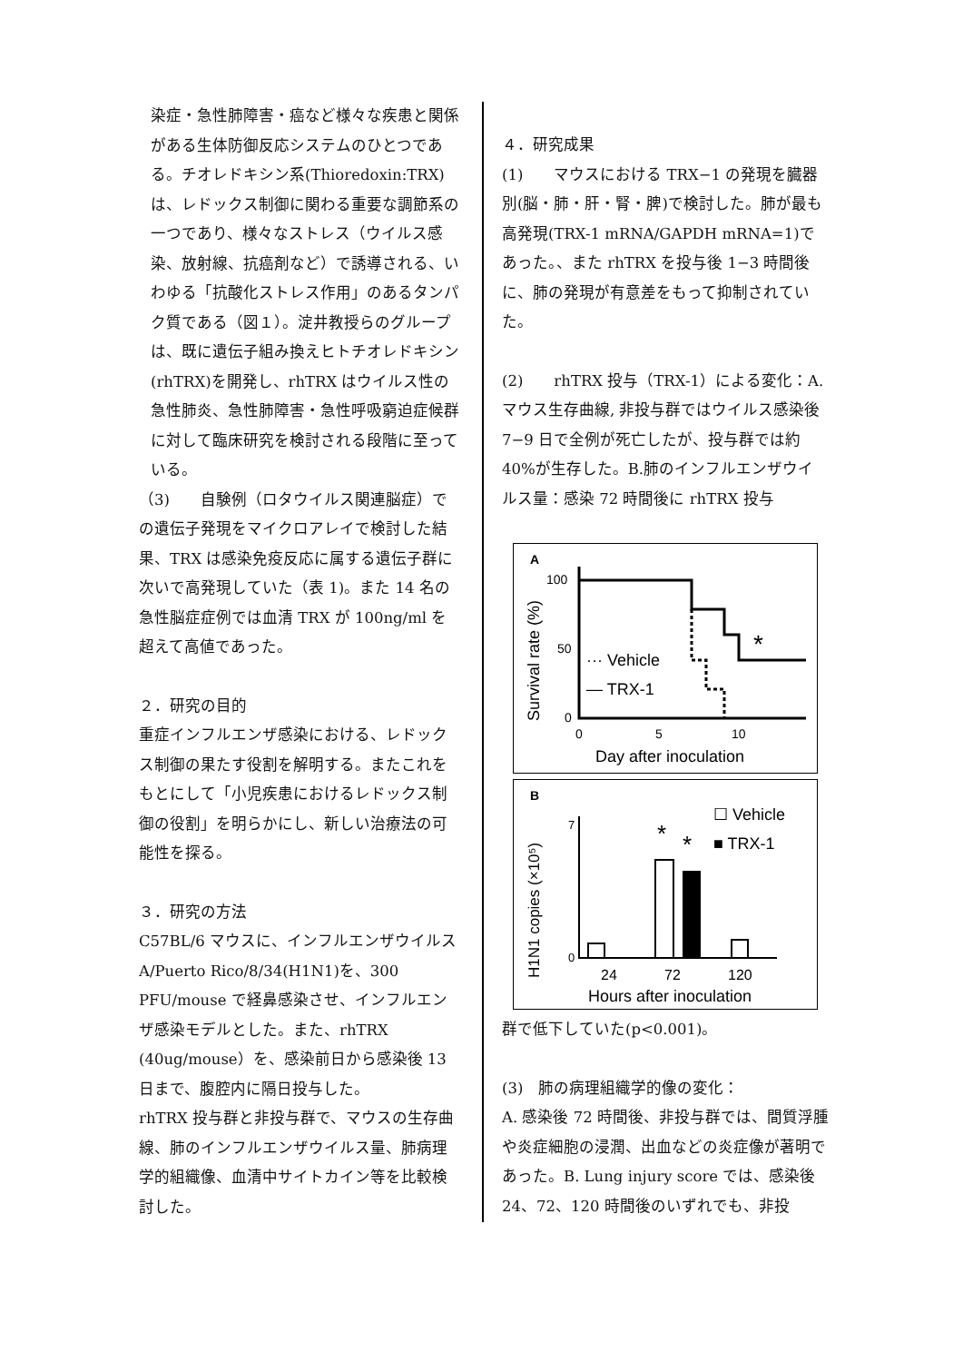染症・急性肺障害・癌など様々な疾患と関係がある生体防御反応システムのひとつである。チオレドキシン系(Thioredoxin:TRX)は、レドックス制御に関わる重要な調節系の一つであり、様々なストレス（ウイルス感染、放射線、抗癌剤など）で誘導される、いわゆる「抗酸化ストレス作用」のあるタンパク質である（図１）。淀井教授らのグループは、既に遺伝子組み換えヒトチオレドキシン(rhTRX)を開発し、rhTRX はウイルス性の急性肺炎、急性肺障害・急性呼吸窮迫症候群に対して臨床研究を検討される段階に至っている。
（3)　　自験例（ロタウイルス関連脳症）での遺伝子発現をマイクロアレイで検討した結果、TRX は感染免疫反応に属する遺伝子群に次いで高発現していた（表 1)。また 14 名の急性脳症症例では血清 TRX が 100ng/ml を超えて高値であった。
２．研究の目的
重症インフルエンザ感染における、レドックス制御の果たす役割を解明する。またこれをもとにして「小児疾患におけるレドックス制御の役割」を明らかにし、新しい治療法の可能性を探る。
３．研究の方法
C57BL/6 マウスに、インフルエンザウイルス A/Puerto Rico/8/34(H1N1)を、300 PFU/mouse で経鼻感染させ、インフルエンザ感染モデルとした。また、rhTRX (40ug/mouse）を、感染前日から感染後 13 日まで、腹腔内に隔日投与した。
rhTRX 投与群と非投与群で、マウスの生存曲線、肺のインフルエンザウイルス量、肺病理学的組織像、血清中サイトカイン等を比較検討した。
４．研究成果
(1)　　マウスにおける TRX−1 の発現を臓器別(脳・肺・肝・腎・脾)で検討した。肺が最も高発現(TRX-1 mRNA/GAPDH mRNA=1)であった。、また rhTRX を投与後 1−3 時間後に、肺の発現が有意差をもって抑制されていた。
(2)　　rhTRX 投与（TRX-1）による変化：A. マウス生存曲線, 非投与群ではウイルス感染後 7−9 日で全例が死亡したが、投与群では約 40%が生存した。B.肺のインフルエンザウイルス量：感染 72 時間後に rhTRX 投与
A
Survival rate (%)
100
50
0
*
··· Vehicle
— TRX-1
0
5
10
Day after inoculation
B
H1N1 copies (×10⁵)
0
7
*
*
☐ Vehicle
■ TRX-1
24
72
120
Hours after inoculation
群で低下していた(p<0.001)。
(3)　肺の病理組織学的像の変化：
A. 感染後 72 時間後、非投与群では、間質浮腫や炎症細胞の浸潤、出血などの炎症像が著明であった。B. Lung injury score では、感染後 24、72、120 時間後のいずれでも、非投